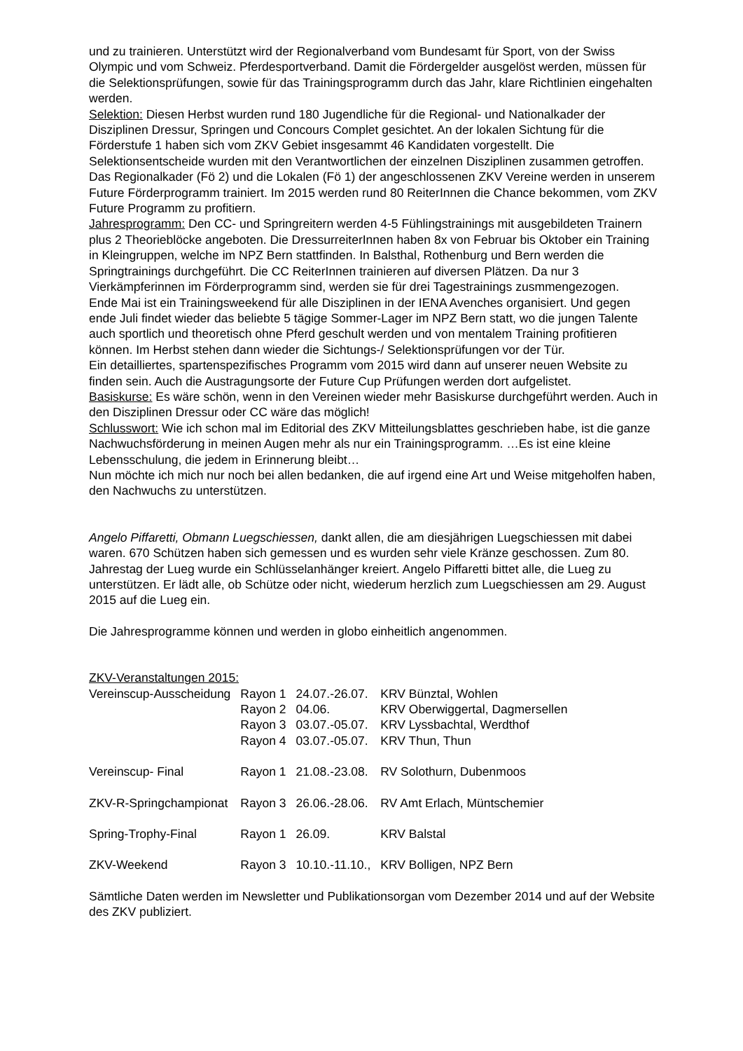und zu trainieren. Unterstützt wird der Regionalverband vom Bundesamt für Sport, von der Swiss Olympic und vom Schweiz. Pferdesportverband. Damit die Fördergelder ausgelöst werden, müssen für die Selektionsprüfungen, sowie für das Trainingsprogramm durch das Jahr, klare Richtlinien eingehalten werden.
Selektion: Diesen Herbst wurden rund 180 Jugendliche für die Regional- und Nationalkader der Disziplinen Dressur, Springen und Concours Complet gesichtet. An der lokalen Sichtung für die Förderstufe 1 haben sich vom ZKV Gebiet insgesammt 46 Kandidaten vorgestellt. Die Selektionsentscheide wurden mit den Verantwortlichen der einzelnen Disziplinen zusammen getroffen. Das Regionalkader (Fö 2) und die Lokalen (Fö 1) der angeschlossenen ZKV Vereine werden in unserem Future Förderprogramm trainiert. Im 2015 werden rund 80 ReiterInnen die Chance bekommen, vom ZKV Future Programm zu profitiern.
Jahresprogramm: Den CC- und Springreitern werden 4-5 Fühlingstrainings mit ausgebildeten Trainern plus 2 Theorieblöcke angeboten. Die DressurreiterInnen haben 8x von Februar bis Oktober ein Training in Kleingruppen, welche im NPZ Bern stattfinden. In Balsthal, Rothenburg und Bern werden die Springtrainings durchgeführt. Die CC ReiterInnen trainieren auf diversen Plätzen. Da nur 3 Vierkämpferinnen im Förderprogramm sind, werden sie für drei Tagestrainings zusmmengezogen.
Ende Mai ist ein Trainingsweekend für alle Disziplinen in der IENA Avenches organisiert. Und gegen ende Juli findet wieder das beliebte 5 tägige Sommer-Lager im NPZ Bern statt, wo die jungen Talente auch sportlich und theoretisch ohne Pferd geschult werden und von mentalem Training profitieren können. Im Herbst stehen dann wieder die Sichtungs-/ Selektionsprüfungen vor der Tür.
Ein detailliertes, spartenspezifisches Programm vom 2015 wird dann auf unserer neuen Website zu finden sein. Auch die Austragungsorte der Future Cup Prüfungen werden dort aufgelistet.
Basiskurse: Es wäre schön, wenn in den Vereinen wieder mehr Basiskurse durchgeführt werden. Auch in den Disziplinen Dressur oder CC wäre das möglich!
Schlusswort: Wie ich schon mal im Editorial des ZKV Mitteilungsblattes geschrieben habe, ist die ganze Nachwuchsförderung in meinen Augen mehr als nur ein Trainingsprogramm. …Es ist eine kleine Lebensschulung, die jedem in Erinnerung bleibt…
Nun möchte ich mich nur noch bei allen bedanken, die auf irgend eine Art und Weise mitgeholfen haben, den Nachwuchs zu unterstützen.
Angelo Piffaretti, Obmann Luegschiessen, dankt allen, die am diesjährigen Luegschiessen mit dabei waren. 670 Schützen haben sich gemessen und es wurden sehr viele Kränze geschossen. Zum 80. Jahrestag der Lueg wurde ein Schlüsselanhänger kreiert. Angelo Piffaretti bittet alle, die Lueg zu unterstützen. Er lädt alle, ob Schütze oder nicht, wiederum herzlich zum Luegschiessen am 29. August 2015 auf die Lueg ein.
Die Jahresprogramme können und werden in globo einheitlich angenommen.
ZKV-Veranstaltungen 2015:
| Vereinscup-Ausscheidung | Rayon 1 | 24.07.-26.07. | KRV Bünztal, Wohlen |
| | Rayon 2 | 04.06. | KRV Oberwiggertal, Dagmersellen |
| | Rayon 3 | 03.07.-05.07. | KRV Lyssbachtal, Werdthof |
| | Rayon 4 | 03.07.-05.07. | KRV Thun, Thun |
| Vereinscup- Final | Rayon 1 | 21.08.-23.08. | RV Solothurn, Dubenmoos |
| ZKV-R-Springchampionat | Rayon 3 | 26.06.-28.06. | RV Amt Erlach, Müntschemier |
| Spring-Trophy-Final | Rayon 1 | 26.09. | KRV Balstal |
| ZKV-Weekend | Rayon 3 | 10.10.-11.10., | KRV Bolligen, NPZ Bern |
Sämtliche Daten werden im Newsletter und Publikationsorgan vom Dezember 2014 und auf der Website des ZKV publiziert.